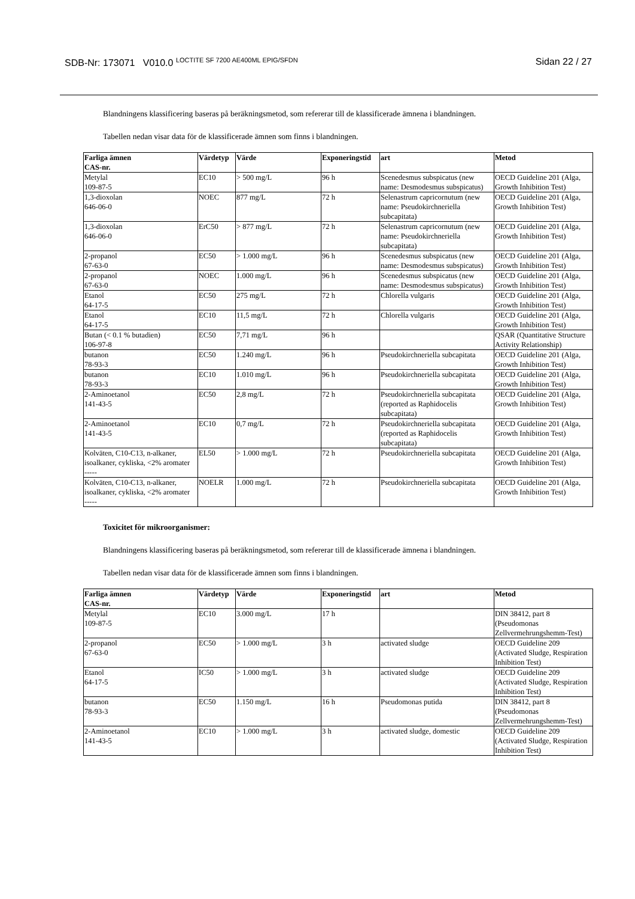SDB-Nr: 173071 V010.0 <sup>LOCTITE SF 7200 AE400ML EPIG/SFDN</sup>
Sidan 22 / 27
Blandningens klassificering baseras på beräkningsmetod, som refererar till de klassificerade ämnena i blandningen.
Tabellen nedan visar data för de klassificerade ämnen som finns i blandningen.
| Farliga ämnen CAS-nr. | Värdetyp | Värde | Exponeringstid | art | Metod |
| --- | --- | --- | --- | --- | --- |
| Metylal 109-87-5 | EC10 | > 500 mg/L | 96 h | Scenedesmus subspicatus (new name: Desmodesmus subspicatus) | OECD Guideline 201 (Alga, Growth Inhibition Test) |
| 1,3-dioxolan 646-06-0 | NOEC | 877 mg/L | 72 h | Selenastrum capricornutum (new name: Pseudokirchneriella subcapitata) | OECD Guideline 201 (Alga, Growth Inhibition Test) |
| 1,3-dioxolan 646-06-0 | ErC50 | > 877 mg/L | 72 h | Selenastrum capricornutum (new name: Pseudokirchneriella subcapitata) | OECD Guideline 201 (Alga, Growth Inhibition Test) |
| 2-propanol 67-63-0 | EC50 | > 1.000 mg/L | 96 h | Scenedesmus subspicatus (new name: Desmodesmus subspicatus) | OECD Guideline 201 (Alga, Growth Inhibition Test) |
| 2-propanol 67-63-0 | NOEC | 1.000 mg/L | 96 h | Scenedesmus subspicatus (new name: Desmodesmus subspicatus) | OECD Guideline 201 (Alga, Growth Inhibition Test) |
| Etanol 64-17-5 | EC50 | 275 mg/L | 72 h | Chlorella vulgaris | OECD Guideline 201 (Alga, Growth Inhibition Test) |
| Etanol 64-17-5 | EC10 | 11,5 mg/L | 72 h | Chlorella vulgaris | OECD Guideline 201 (Alga, Growth Inhibition Test) |
| Butan (< 0.1 % butadien) 106-97-8 | EC50 | 7,71 mg/L | 96 h | | QSAR (Quantitative Structure Activity Relationship) |
| butanon 78-93-3 | EC50 | 1.240 mg/L | 96 h | Pseudokirchneriella subcapitata | OECD Guideline 201 (Alga, Growth Inhibition Test) |
| butanon 78-93-3 | EC10 | 1.010 mg/L | 96 h | Pseudokirchneriella subcapitata | OECD Guideline 201 (Alga, Growth Inhibition Test) |
| 2-Aminoetanol 141-43-5 | EC50 | 2,8 mg/L | 72 h | Pseudokirchneriella subcapitata (reported as Raphidocelis subcapitata) | OECD Guideline 201 (Alga, Growth Inhibition Test) |
| 2-Aminoetanol 141-43-5 | EC10 | 0,7 mg/L | 72 h | Pseudokirchneriella subcapitata (reported as Raphidocelis subcapitata) | OECD Guideline 201 (Alga, Growth Inhibition Test) |
| Kolväten, C10-C13, n-alkaner, isoalkaner, cykliska, <2% aromater ----- | EL50 | > 1.000 mg/L | 72 h | Pseudokirchneriella subcapitata | OECD Guideline 201 (Alga, Growth Inhibition Test) |
| Kolväten, C10-C13, n-alkaner, isoalkaner, cykliska, <2% aromater ----- | NOELR | 1.000 mg/L | 72 h | Pseudokirchneriella subcapitata | OECD Guideline 201 (Alga, Growth Inhibition Test) |
Toxicitet för mikroorganismer:
Blandningens klassificering baseras på beräkningsmetod, som refererar till de klassificerade ämnena i blandningen.
Tabellen nedan visar data för de klassificerade ämnen som finns i blandningen.
| Farliga ämnen CAS-nr. | Värdetyp | Värde | Exponeringstid | art | Metod |
| --- | --- | --- | --- | --- | --- |
| Metylal 109-87-5 | EC10 | 3.000 mg/L | 17 h | | DIN 38412, part 8 (Pseudomonas Zellvermehrungshemm-Test) |
| 2-propanol 67-63-0 | EC50 | > 1.000 mg/L | 3 h | activated sludge | OECD Guideline 209 (Activated Sludge, Respiration Inhibition Test) |
| Etanol 64-17-5 | IC50 | > 1.000 mg/L | 3 h | activated sludge | OECD Guideline 209 (Activated Sludge, Respiration Inhibition Test) |
| butanon 78-93-3 | EC50 | 1.150 mg/L | 16 h | Pseudomonas putida | DIN 38412, part 8 (Pseudomonas Zellvermehrungshemm-Test) |
| 2-Aminoetanol 141-43-5 | EC10 | > 1.000 mg/L | 3 h | activated sludge, domestic | OECD Guideline 209 (Activated Sludge, Respiration Inhibition Test) |